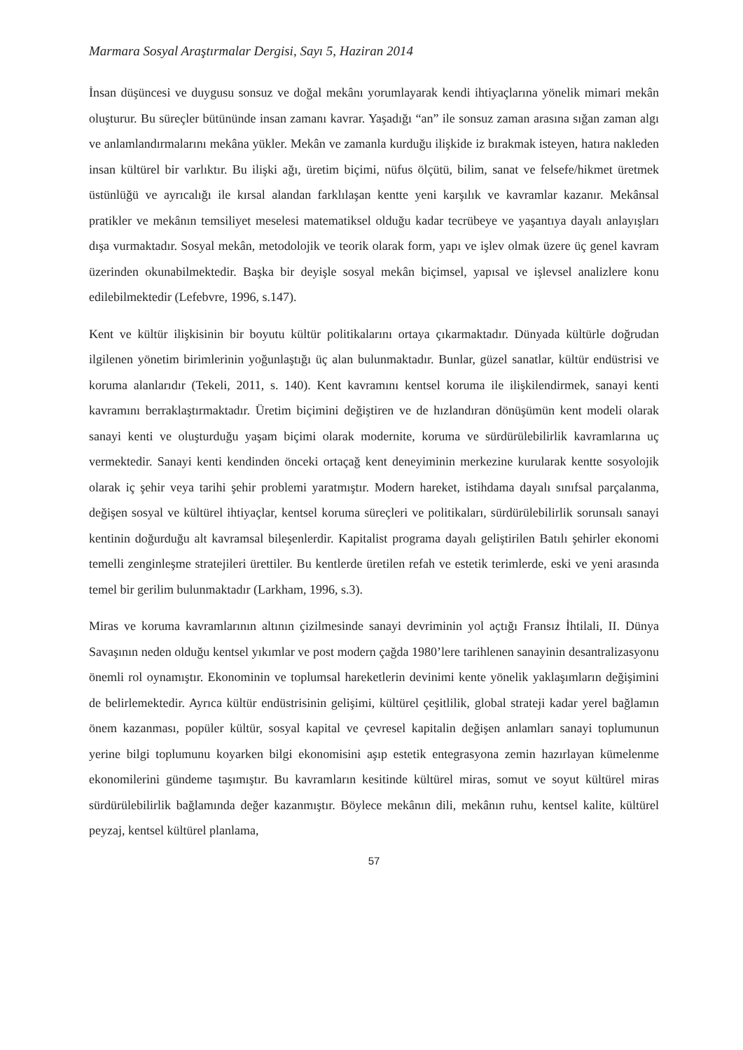Marmara Sosyal Araştırmalar Dergisi, Sayı 5, Haziran 2014
İnsan düşüncesi ve duygusu sonsuz ve doğal mekânı yorumlayarak kendi ihtiyaçlarına yönelik mimari mekân oluşturur. Bu süreçler bütününde insan zamanı kavrar. Yaşadığı “an” ile sonsuz zaman arasına sığan zaman algı ve anlamlandırmalarını mekâna yükler. Mekân ve zamanla kurduğu ilişkide iz bırakmak isteyen, hatıra nakleden insan kültürel bir varlıktır. Bu ilişki ağı, üretim biçimi, nüfus ölçütü, bilim, sanat ve felsefe/hikmet üretmek üstünlüğü ve ayrıcalığı ile kırsal alandan farklılaşan kentte yeni karşılık ve kavramlar kazanır. Mekânsal pratikler ve mekânın temsiliyet meselesi matematiksel olduğu kadar tecrübeye ve yaşantıya dayalı anlayışları dışa vurmaktadır. Sosyal mekân, metodolojik ve teorik olarak form, yapı ve işlev olmak üzere üç genel kavram üzerinden okunabilmektedir. Başka bir deyişle sosyal mekân biçimsel, yapısal ve işlevsel analizlere konu edilebilmektedir (Lefebvre, 1996, s.147).
Kent ve kültür ilişkisinin bir boyutu kültür politikalarını ortaya çıkarmaktadır. Dünyada kültürle doğrudan ilgilenen yönetim birimlerinin yoğunlaştığı üç alan bulunmaktadır. Bunlar, güzel sanatlar, kültür endüstrisi ve koruma alanlarıdır (Tekeli, 2011, s. 140). Kent kavramını kentsel koruma ile ilişkilendirmek, sanayi kenti kavramını berraklaştırmaktadır. Üretim biçimini değiştiren ve de hızlandıran dönüşümün kent modeli olarak sanayi kenti ve oluşturduğu yaşam biçimi olarak modernite, koruma ve sürdürülebilirlik kavramlarına uç vermektedir. Sanayi kenti kendinden önceki ortaçağ kent deneyiminin merkezine kurularak kentte sosyolojik olarak iç şehir veya tarihi şehir problemi yaratmıştır. Modern hareket, istihdama dayalı sınıfsal parçalanma, değişen sosyal ve kültürel ihtiyaçlar, kentsel koruma süreçleri ve politikaları, sürdürülebilirlik sorunsalı sanayi kentinin doğurduğu alt kavramsal bileşenlerdir. Kapitalist programa dayalı geliştirilen Batılı şehirler ekonomi temelli zenginleşme stratejileri ürettiler. Bu kentlerde üretilen refah ve estetik terimlerde, eski ve yeni arasında temel bir gerilim bulunmaktadır (Larkham, 1996, s.3).
Miras ve koruma kavramlarının altının çizilmesinde sanayi devriminin yol açtığı Fransız İhtilali, II. Dünya Savaşının neden olduğu kentsel yıkımlar ve post modern çağda 1980’lere tarihlenen sanayinin desantralizasyonu önemli rol oynamıştır. Ekonominin ve toplumsal hareketlerin devinimi kente yönelik yaklaşımların değişimini de belirlemektedir. Ayrıca kültür endüstrisinin gelişimi, kültürel çeşitlilik, global strateji kadar yerel bağlamın önem kazanması, popüler kültür, sosyal kapital ve çevresel kapitalin değişen anlamları sanayi toplumunun yerine bilgi toplumunu koyarken bilgi ekonomisini aşıp estetik entegrasyona zemin hazırlayan kümelenme ekonomilerini gündeme taşımıştır. Bu kavramların kesitinde kültürel miras, somut ve soyut kültürel miras sürdürülebilirlik bağlamında değer kazanmıştır. Böylece mekânın dili, mekânın ruhu, kentsel kalite, kültürel peyzaj, kentsel kültürel planlama,
57